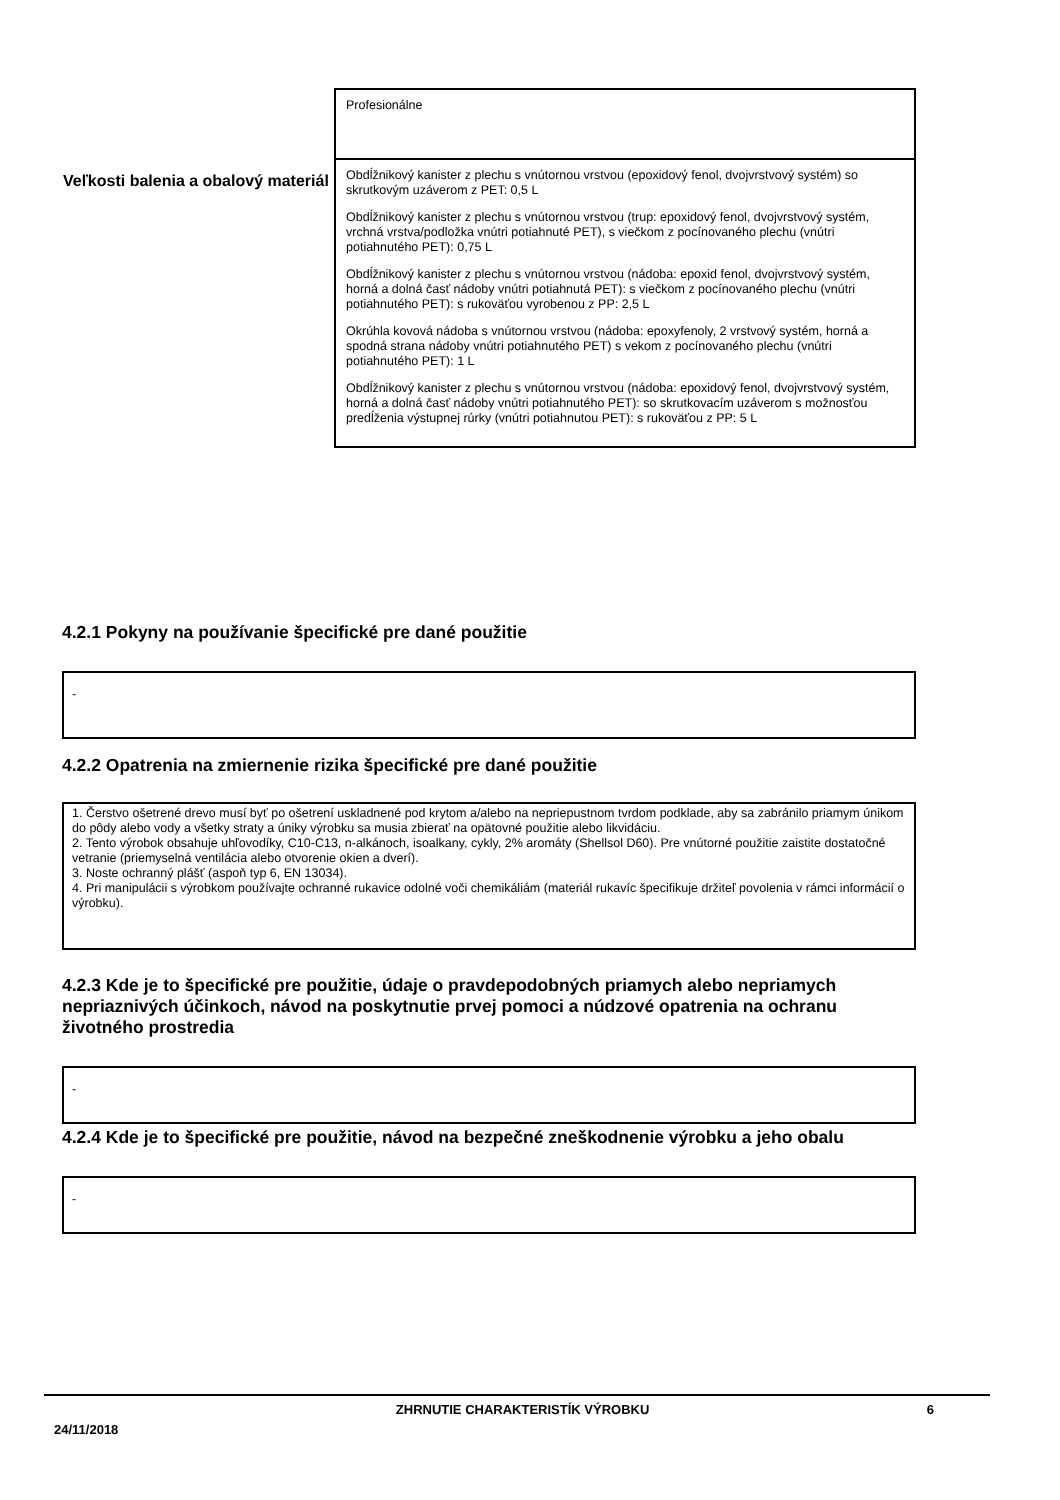| | Profesionálne |
| Veľkosti balenia a obalový materiál | Obdĺžnikový kanister z plechu s vnútornou vrstvou (epoxidový fenol, dvojvrstvový systém) so skrutkovým uzáverom z PET: 0,5 L Obdĺžnikový kanister z plechu s vnútornou vrstvou (trup: epoxidový fenol, dvojvrstvový systém, vrchná vrstva/podložka vnútri potiahnuté PET), s viečkom z pocínovaného plechu (vnútri potiahnutého PET): 0,75 L Obdĺžnikový kanister z plechu s vnútornou vrstvou (nádoba: epoxid fenol, dvojvrstvový systém, horná a dolná časť nádoby vnútri potiahnutá PET): s viečkom z pocínovaného plechu (vnútri potiahnutého PET): s rukoväťou vyrobenou z PP: 2,5 L Okrúhla kovová nádoba s vnútornou vrstvou (nádoba: epoxyfenoly, 2 vrstvový systém, horná a spodná strana nádoby vnútri potiahnutého PET) s vekom z pocínovaného plechu (vnútri potiahnutého PET): 1 L Obdĺžnikový kanister z plechu s vnútornou vrstvou (nádoba: epoxidový fenol, dvojvrstvový systém, horná a dolná časť nádoby vnútri potiahnutého PET): so skrutkovacím uzáverom s možnosťou predĺženia výstupnej rúrky (vnútri potiahnutou PET): s rukoväťou z PP: 5 L |
4.2.1 Pokyny na používanie špecifické pre dané použitie
-
4.2.2 Opatrenia na zmiernenie rizika špecifické pre dané použitie
1. Čerstvo ošetrené drevo musí byť po ošetrení uskladnené pod krytom a/alebo na nepriepustnom tvrdom podklade, aby sa zabránilo priamym únikom do pôdy alebo vody a všetky straty a úniky výrobku sa musia zbierať na opätovné použitie alebo likvidáciu.
2. Tento výrobok obsahuje uhľovodíky, C10-C13, n-alkánoch, isoalkany, cykly, 2% aromáty (Shellsol D60). Pre vnútorné použitie zaistite dostatočné vetranie (priemyselná ventilácia alebo otvorenie okien a dverí).
3. Noste ochranný plášť (aspoň typ 6, EN 13034).
4. Pri manipulácii s výrobkom používajte ochranné rukavice odolné voči chemikáliám (materiál rukavíc špecifikuje držiteľ povolenia v rámci informácií o výrobku).
4.2.3 Kde je to špecifické pre použitie, údaje o pravdepodobných priamych alebo nepriamych nepriaznivých účinkoch, návod na poskytnutie prvej pomoci a núdzové opatrenia na ochranu životného prostredia
-
4.2.4 Kde je to špecifické pre použitie, návod na bezpečné zneškodnenie výrobku a jeho obalu
-
24/11/2018 ZHRNUTIE CHARAKTERISTÍK VÝROBKU 6